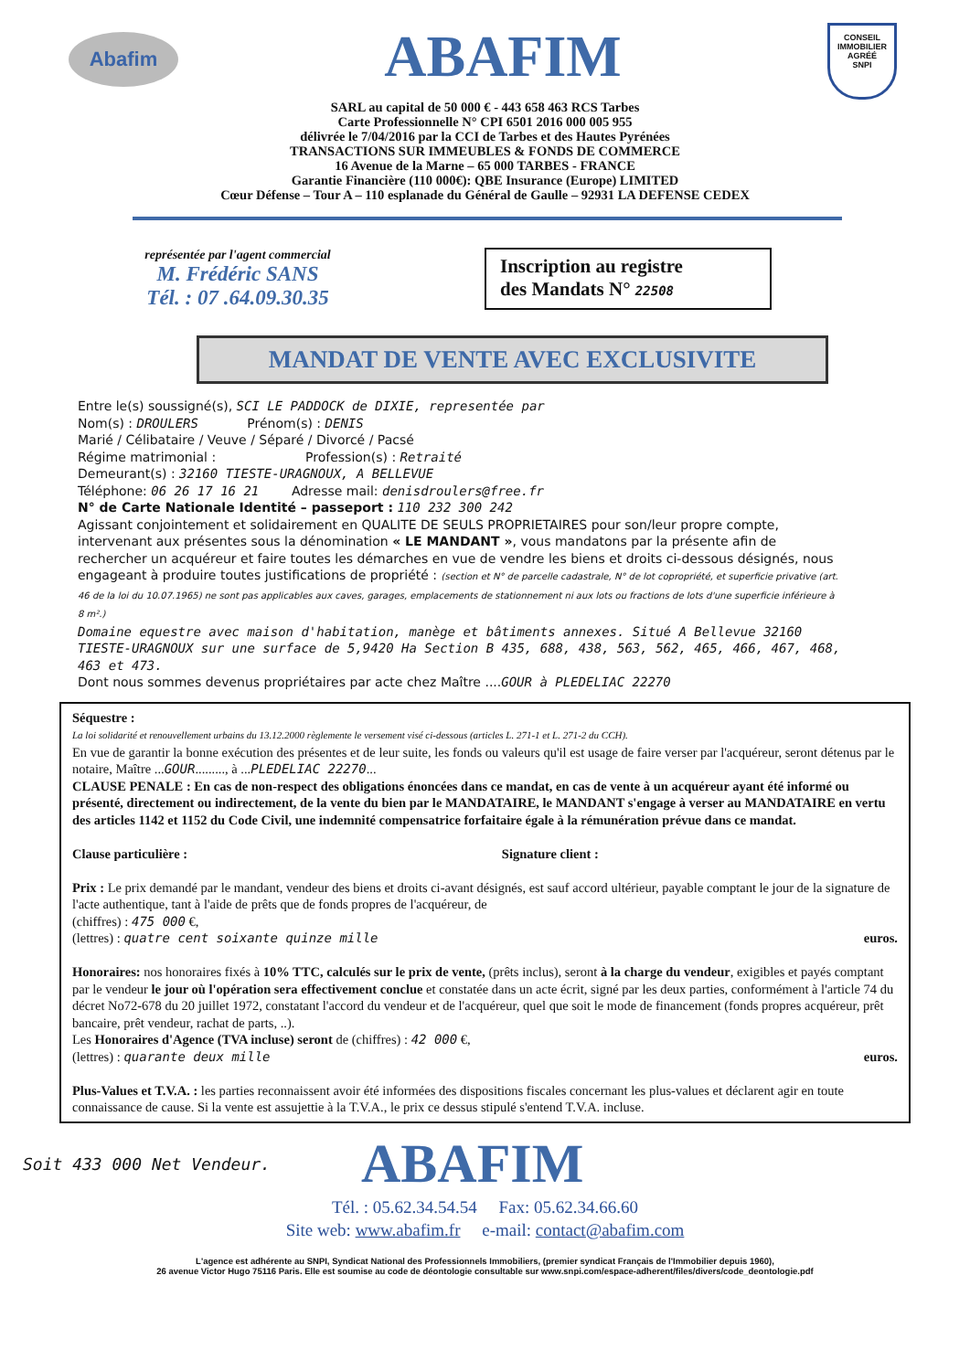Abafim
ABAFIM
CONSEIL
IMMOBILIER
AGRÉÉ
SNPI
SARL au capital de 50 000 € - 443 658 463 RCS Tarbes
Carte Professionnelle N° CPI 6501 2016 000 005 955
délivrée le 7/04/2016 par la CCI de Tarbes et des Hautes Pyrénées
TRANSACTIONS SUR IMMEUBLES & FONDS DE COMMERCE
16 Avenue de la Marne – 65 000 TARBES - FRANCE
Garantie Financière (110 000€): QBE Insurance (Europe) LIMITED
Cœur Défense – Tour A – 110 esplanade du Général de Gaulle – 92931 LA DEFENSE CEDEX
représentée par l'agent commercial
M. Frédéric SANS
Tél. : 07 .64.09.30.35
Inscription au registre
des Mandats N° 22508
MANDAT DE VENTE AVEC EXCLUSIVITE
Entre le(s) soussigné(s), SCI LE PADDOCK de DIXIE, representée par
Nom(s) : DROULERS Prénom(s) : DENIS
Marié / Célibataire / Veuve / Séparé / Divorcé / Pacsé
Régime matrimonial : Profession(s) : Retraité
Demeurant(s) : 32160 TIESTE-URAGNOUX, A BELLEVUE
Téléphone: 06 26 17 16 21 Adresse mail: denisdroulers@free.fr
N° de Carte Nationale Identité – passeport : 110 232 300 242
Agissant conjointement et solidairement en QUALITE DE SEULS PROPRIETAIRES pour son/leur propre compte, intervenant aux présentes sous la dénomination « LE MANDANT », vous mandatons par la présente afin de rechercher un acquéreur et faire toutes les démarches en vue de vendre les biens et droits ci-dessous désignés, nous engageant à produire toutes justifications de propriété : (section et N° de parcelle cadastrale, N° de lot copropriété, et superficie privative (art. 46 de la loi du 10.07.1965) ne sont pas applicables aux caves, garages, emplacements de stationnement ni aux lots ou fractions de lots d'une superficie inférieure à 8 m².)
Domaine equestre avec maison d'habitation, manège et bâtiments annexes. Situé A Bellevue 32160 TIESTE-URAGNOUX sur une surface de 5,9420 Ha Section B 435, 688, 438, 563, 562, 465, 466, 467, 468, 463 et 473.
Dont nous sommes devenus propriétaires par acte chez Maître ....GOUR à PLEDELIAC 22270
Séquestre :
La loi solidarité et renouvellement urbains du 13.12.2000 règlemente le versement visé ci-dessous (articles L. 271-1 et L. 271-2 du CCH).
En vue de garantir la bonne exécution des présentes et de leur suite, les fonds ou valeurs qu'il est usage de faire verser par l'acquéreur, seront détenus par le notaire, Maître ...GOUR........., à ...PLEDELIAC 22270...
CLAUSE PENALE : En cas de non-respect des obligations énoncées dans ce mandat, en cas de vente à un acquéreur ayant été informé ou présenté, directement ou indirectement, de la vente du bien par le MANDATAIRE, le MANDANT s'engage à verser au MANDATAIRE en vertu des articles 1142 et 1152 du Code Civil, une indemnité compensatrice forfaitaire égale à la rémunération prévue dans ce mandat.
Clause particulière : Signature client :
Prix : Le prix demandé par le mandant, vendeur des biens et droits ci-avant désignés, est sauf accord ultérieur, payable comptant le jour de la signature de l'acte authentique, tant à l'aide de prêts que de fonds propres de l'acquéreur, de
(chiffres) : 475 000 €,
(lettres) : quatre cent soixante quinze mille euros.
Honoraires: nos honoraires fixés à 10% TTC, calculés sur le prix de vente, (prêts inclus), seront à la charge du vendeur, exigibles et payés comptant par le vendeur le jour où l'opération sera effectivement conclue et constatée dans un acte écrit, signé par les deux parties, conformément à l'article 74 du décret No72-678 du 20 juillet 1972, constatant l'accord du vendeur et de l'acquéreur, quel que soit le mode de financement (fonds propres acquéreur, prêt bancaire, prêt vendeur, rachat de parts, ..).
Les Honoraires d'Agence (TVA incluse) seront de (chiffres) : 42 000 €,
(lettres) : quarante deux mille euros.
Plus-Values et T.V.A. : les parties reconnaissent avoir été informées des dispositions fiscales concernant les plus-values et déclarent agir en toute connaissance de cause. Si la vente est assujettie à la T.V.A., le prix ce dessus stipulé s'entend T.V.A. incluse.
Soit 433 000 Net Vendeur. ABAFIM
Tél. : 05.62.34.54.54 Fax: 05.62.34.66.60
Site web: www.abafim.fr e-mail: contact@abafim.com
L'agence est adhérente au SNPI, Syndicat National des Professionnels Immobiliers, (premier syndicat Français de l'Immobilier depuis 1960),
26 avenue Victor Hugo 75116 Paris. Elle est soumise au code de déontologie consultable sur www.snpi.com/espace-adherent/files/divers/code_deontologie.pdf